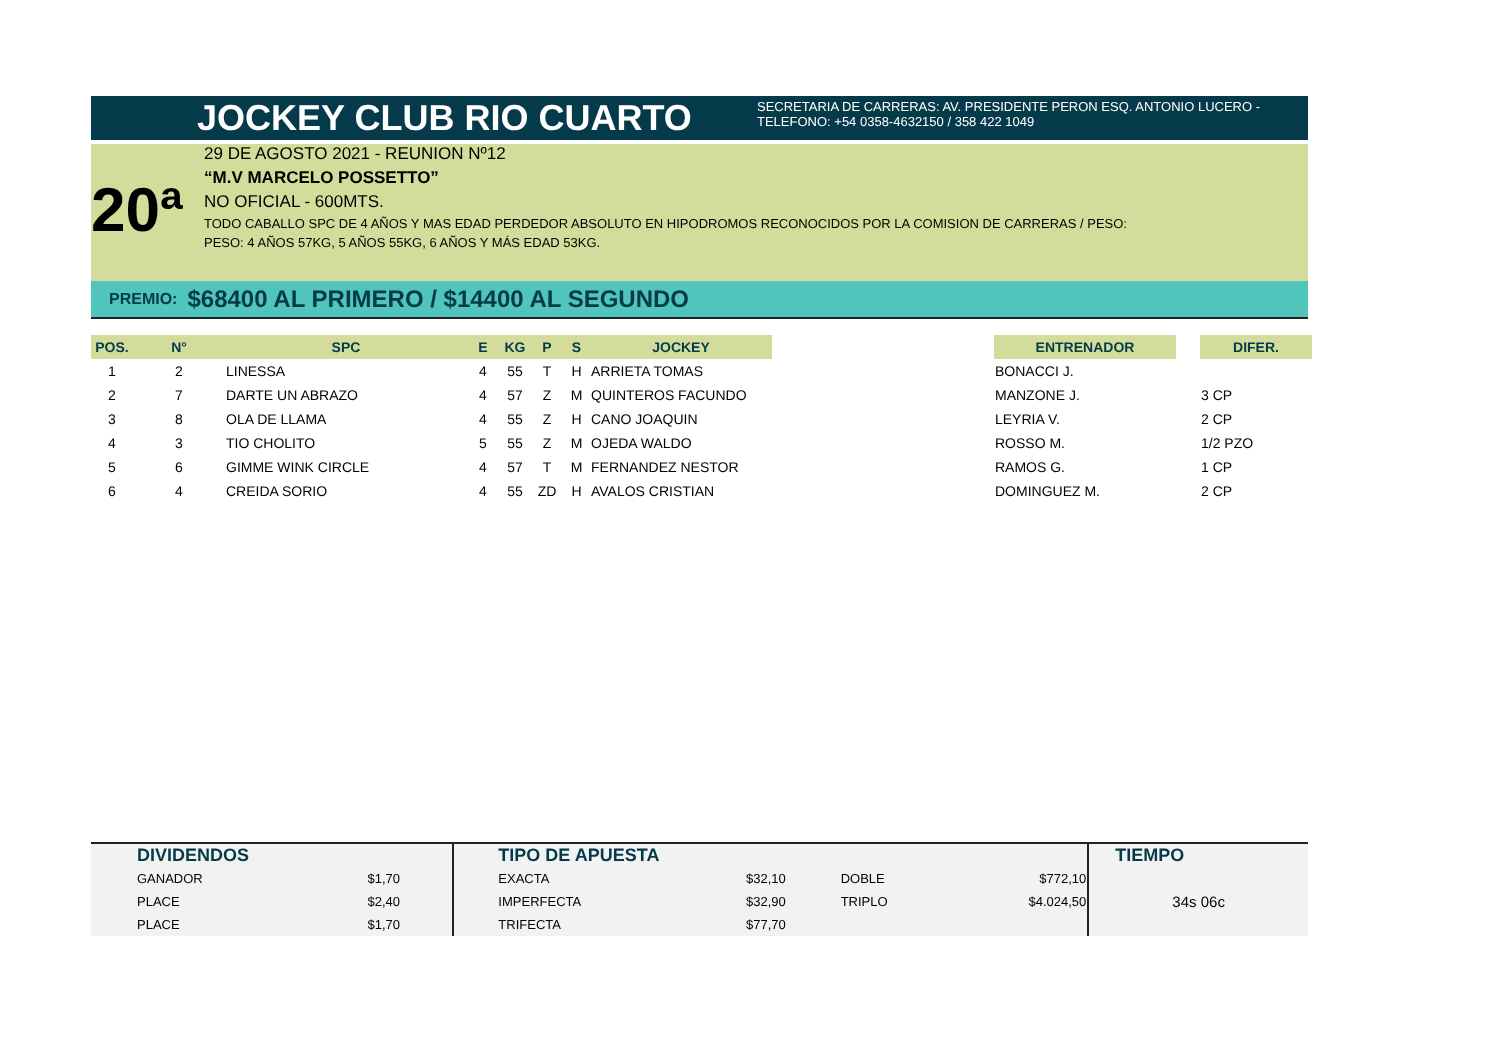JOCKEY CLUB RIO CUARTO
SECRETARIA DE CARRERAS: AV. PRESIDENTE PERON ESQ. ANTONIO LUCERO -
TELEFONO: +54 0358-4632150 / 358 422 1049
20ª
29 DE AGOSTO 2021 - REUNION Nº12
“M.V MARCELO POSSETTO”
NO OFICIAL - 600MTS.
TODO CABALLO SPC DE 4 AÑOS Y MAS EDAD PERDEDOR ABSOLUTO EN HIPODROMOS RECONOCIDOS POR LA COMISION DE CARRERAS / PESO:
PESO: 4 AÑOS 57KG, 5 AÑOS 55KG, 6 AÑOS Y MÁS EDAD 53KG.
PREMIO: $68400 AL PRIMERO / $14400 AL SEGUNDO
| POS. | N° | SPC | E | KG | P | S | JOCKEY | | ENTRENADOR | | DIFER. |
| --- | --- | --- | --- | --- | --- | --- | --- | --- | --- | --- | --- |
| 1 | 2 | LINESSA | 4 | 55 | T | H | ARRIETA TOMAS | | BONACCI J. | | |
| 2 | 7 | DARTE UN ABRAZO | 4 | 57 | Z | M | QUINTEROS FACUNDO | | MANZONE J. | | 3 CP |
| 3 | 8 | OLA DE LLAMA | 4 | 55 | Z | H | CANO JOAQUIN | | LEYRIA V. | | 2 CP |
| 4 | 3 | TIO CHOLITO | 5 | 55 | Z | M | OJEDA WALDO | | ROSSO M. | | 1/2 PZO |
| 5 | 6 | GIMME WINK CIRCLE | 4 | 57 | T | M | FERNANDEZ NESTOR | | RAMOS G. | | 1 CP |
| 6 | 4 | CREIDA SORIO | 4 | 55 | ZD | H | AVALOS CRISTIAN | | DOMINGUEZ M. | | 2 CP |
| DIVIDENDOS | | TIPO DE APUESTA | | | | TIEMPO |
| --- | --- | --- | --- | --- | --- | --- |
| GANADOR | $1,70 | EXACTA | $32,10 | DOBLE | $772,10 | 34s 06c |
| PLACE | $2,40 | IMPERFECTA | $32,90 | TRIPLO | $4.024,50 | |
| PLACE | $1,70 | TRIFECTA | $77,70 | | | |